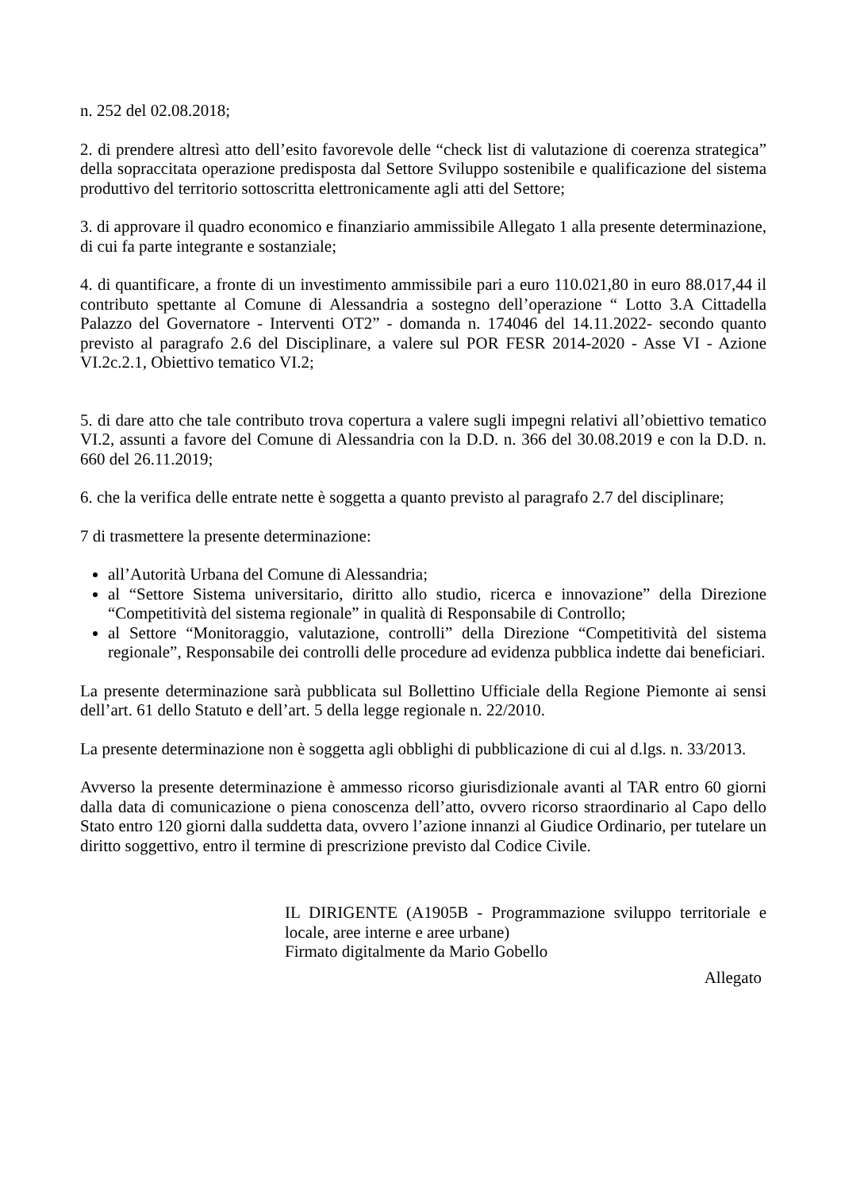n. 252 del 02.08.2018;
2. di prendere altresì atto dell’esito favorevole delle “check list di valutazione di coerenza strategica” della sopraccitata operazione predisposta dal Settore Sviluppo sostenibile e qualificazione del sistema produttivo del territorio sottoscritta elettronicamente agli atti del Settore;
3. di approvare il quadro economico e finanziario ammissibile Allegato 1 alla presente determinazione, di cui fa parte integrante e sostanziale;
4. di quantificare, a fronte di un investimento ammissibile pari a euro 110.021,80 in euro 88.017,44 il contributo spettante al Comune di Alessandria a sostegno dell’operazione “ Lotto 3.A Cittadella Palazzo del Governatore - Interventi OT2” - domanda n. 174046 del 14.11.2022- secondo quanto previsto al paragrafo 2.6 del Disciplinare, a valere sul POR FESR 2014-2020 - Asse VI - Azione VI.2c.2.1, Obiettivo tematico VI.2;
5. di dare atto che tale contributo trova copertura a valere sugli impegni relativi all’obiettivo tematico VI.2, assunti a favore del Comune di Alessandria con la D.D. n. 366 del 30.08.2019 e con la D.D. n. 660 del 26.11.2019;
6. che la verifica delle entrate nette è soggetta a quanto previsto al paragrafo 2.7 del disciplinare;
7 di trasmettere la presente determinazione:
all’Autorità Urbana del Comune di Alessandria;
al “Settore Sistema universitario, diritto allo studio, ricerca e innovazione” della Direzione “Competitività del sistema regionale” in qualità di Responsabile di Controllo;
al Settore “Monitoraggio, valutazione, controlli” della Direzione “Competitività del sistema regionale”, Responsabile dei controlli delle procedure ad evidenza pubblica indette dai beneficiari.
La presente determinazione sarà pubblicata sul Bollettino Ufficiale della Regione Piemonte ai sensi dell’art. 61 dello Statuto e dell’art. 5 della legge regionale n. 22/2010.
La presente determinazione non è soggetta agli obblighi di pubblicazione di cui al d.lgs. n. 33/2013.
Avverso la presente determinazione è ammesso ricorso giurisdizionale avanti al TAR entro 60 giorni dalla data di comunicazione o piena conoscenza dell’atto, ovvero ricorso straordinario al Capo dello Stato entro 120 giorni dalla suddetta data, ovvero l’azione innanzi al Giudice Ordinario, per tutelare un diritto soggettivo, entro il termine di prescrizione previsto dal Codice Civile.
IL DIRIGENTE (A1905B - Programmazione sviluppo territoriale e locale, aree interne e aree urbane)
Firmato digitalmente da Mario Gobello
Allegato